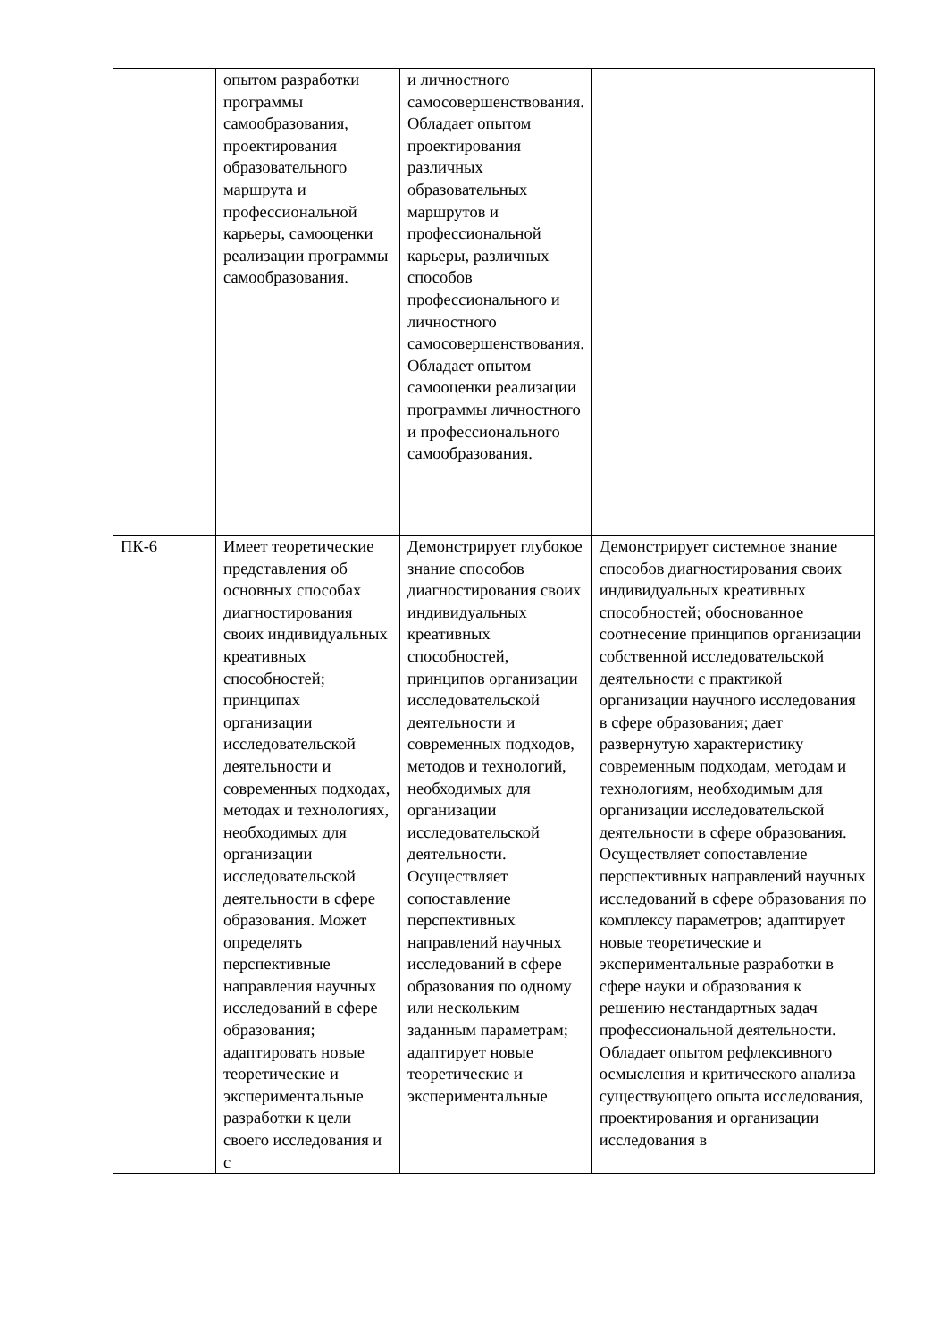| | опытом разработки программы самообразования, проектирования образовательного маршрута и профессиональной карьеры, самооценки реализации программы самообразования. | и личностного самосовершенствования. Обладает опытом проектирования различных образовательных маршрутов и профессиональной карьеры, различных способов профессионального и личностного самосовершенствования. Обладает опытом самооценки реализации программы личностного и профессионального самообразования. | |
| ПК-6 | Имеет теоретические представления об основных способах диагностирования своих индивидуальных креативных способностей; принципах организации исследовательской деятельности и современных подходах, методах и технологиях, необходимых для организации исследовательской деятельности в сфере образования. Может определять перспективные направления научных исследований в сфере образования; адаптировать новые теоретические и экспериментальные разработки к цели своего исследования и с | Демонстрирует глубокое знание способов диагностирования своих индивидуальных креативных способностей, принципов организации исследовательской деятельности и современных подходов, методов и технологий, необходимых для организации исследовательской деятельности. Осуществляет сопоставление перспективных направлений научных исследований в сфере образования по одному или нескольким заданным параметрам; адаптирует новые теоретические и экспериментальные | Демонстрирует системное знание способов диагностирования своих индивидуальных креативных способностей; обоснованное соотнесение принципов организации собственной исследовательской деятельности с практикой организации научного исследования в сфере образования; дает развернутую характеристику современным подходам, методам и технологиям, необходимым для организации исследовательской деятельности в сфере образования. Осуществляет сопоставление перспективных направлений научных исследований в сфере образования по комплексу параметров; адаптирует новые теоретические и экспериментальные разработки в сфере науки и образования к решению нестандартных задач профессиональной деятельности. Обладает опытом рефлексивного осмысления и критического анализа существующего опыта исследования, проектирования и организации исследования в |